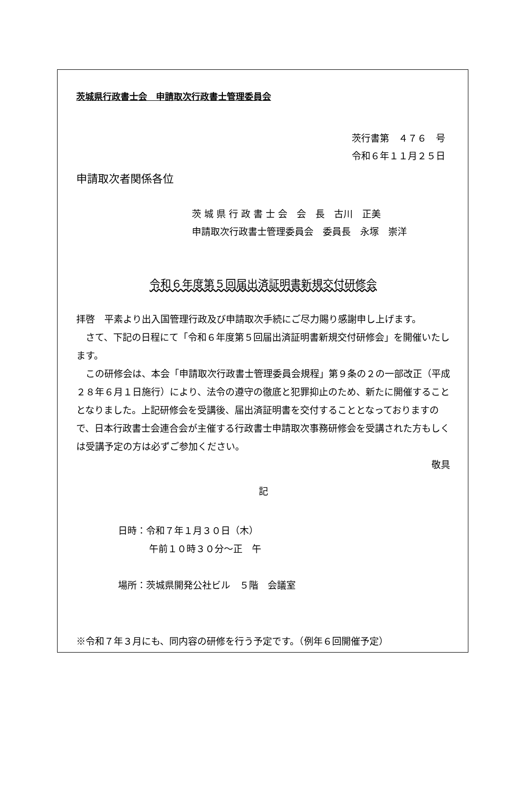茨城県行政書士会　申請取次行政書士管理委員会
茨行書第　４７６　号
令和６年１１月２５日
申請取次者関係各位
茨 城 県 行 政 書 士 会　会　長　古川　正美
申請取次行政書士管理委員会　委員長　永塚　崇洋
令和６年度第５回届出済証明書新規交付研修会
拝啓　平素より出入国管理行政及び申請取次手続にご尽力賜り感謝申し上げます。
　さて、下記の日程にて「令和６年度第５回届出済証明書新規交付研修会」を開催いたします。
　この研修会は、本会「申請取次行政書士管理委員会規程」第９条の２の一部改正（平成２８年６月１日施行）により、法令の遵守の徹底と犯罪抑止のため、新たに開催することとなりました。上記研修会を受講後、届出済証明書を交付することとなっておりますので、日本行政書士会連合会が主催する行政書士申請取次事務研修会を受講された方もしくは受講予定の方は必ずご参加ください。
敬具
記
日時：令和７年１月３０日（木）
午前１０時３０分～正　午
場所：茨城県開発公社ビル　５階　会議室
※令和７年３月にも、同内容の研修を行う予定です。（例年６回開催予定）